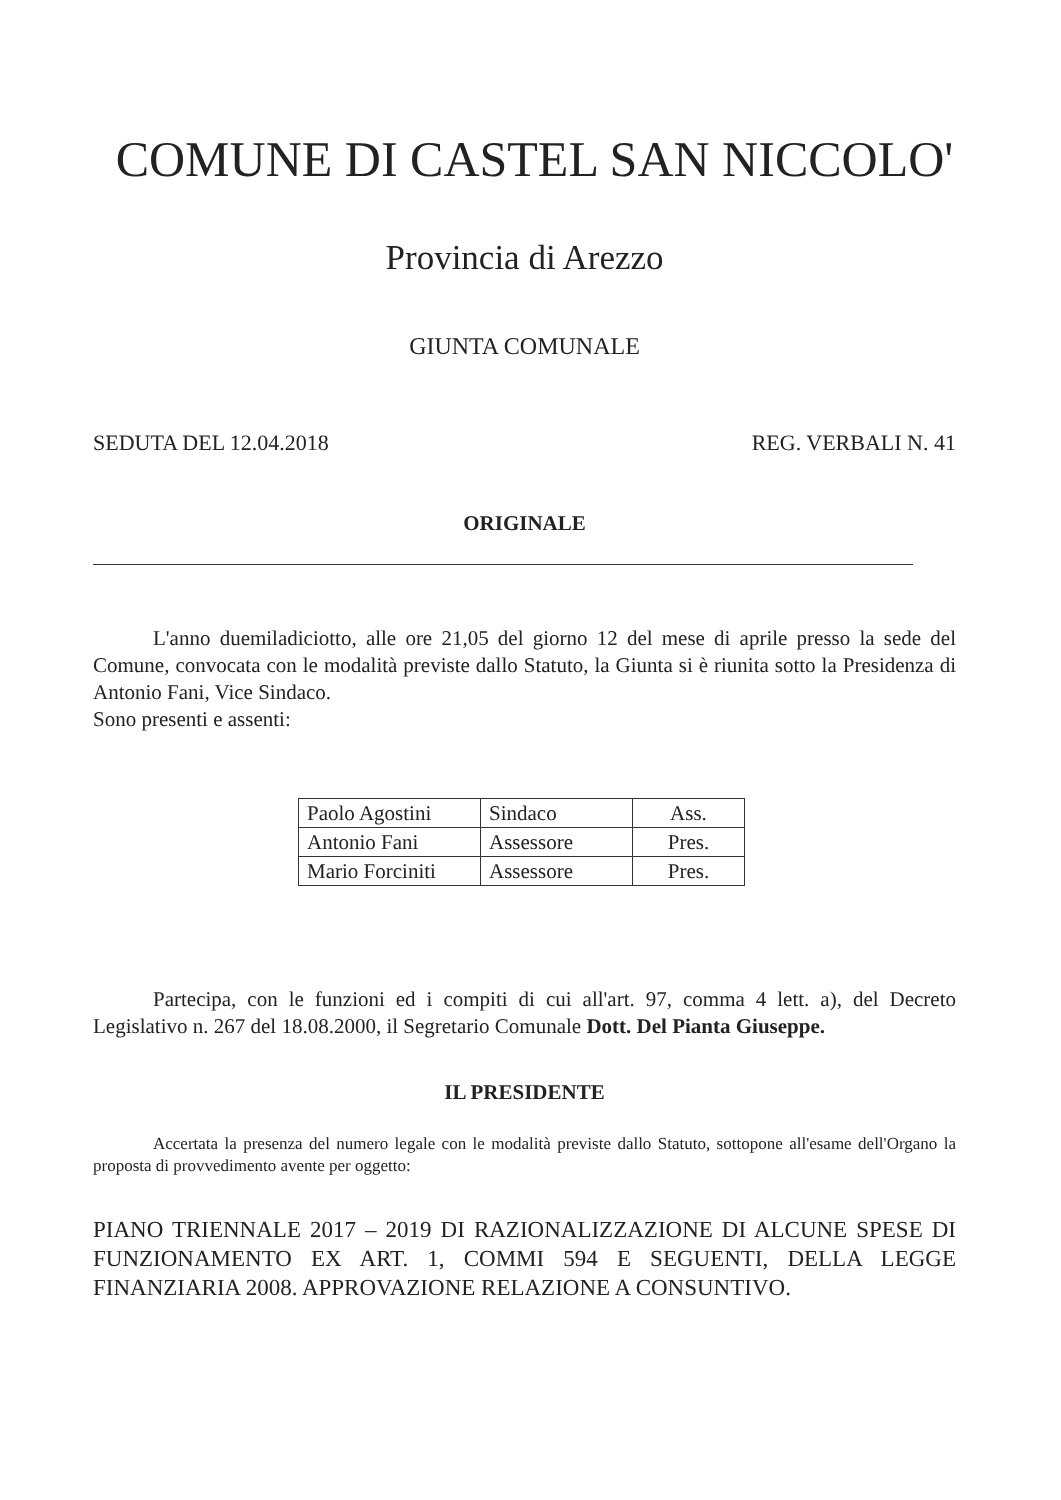COMUNE DI CASTEL SAN NICCOLO'
Provincia di Arezzo
GIUNTA COMUNALE
SEDUTA DEL 12.04.2018 REG. VERBALI N. 41
ORIGINALE
L'anno duemiladiciotto, alle ore 21,05 del giorno 12 del mese di aprile presso la sede del Comune, convocata con le modalità previste dallo Statuto, la Giunta si è riunita sotto la Presidenza di Antonio Fani, Vice Sindaco.
Sono presenti e assenti:
| Paolo Agostini | Sindaco | Ass. |
| Antonio Fani | Assessore | Pres. |
| Mario Forciniti | Assessore | Pres. |
Partecipa, con le funzioni ed i compiti di cui all'art. 97, comma 4 lett. a), del Decreto Legislativo n. 267 del 18.08.2000, il Segretario Comunale Dott. Del Pianta Giuseppe.
IL PRESIDENTE
Accertata la presenza del numero legale con le modalità previste dallo Statuto, sottopone all'esame dell'Organo la proposta di provvedimento avente per oggetto:
PIANO TRIENNALE 2017 – 2019 DI RAZIONALIZZAZIONE DI ALCUNE SPESE DI FUNZIONAMENTO EX ART. 1, COMMI 594 E SEGUENTI, DELLA LEGGE FINANZIARIA 2008. APPROVAZIONE RELAZIONE A CONSUNTIVO.